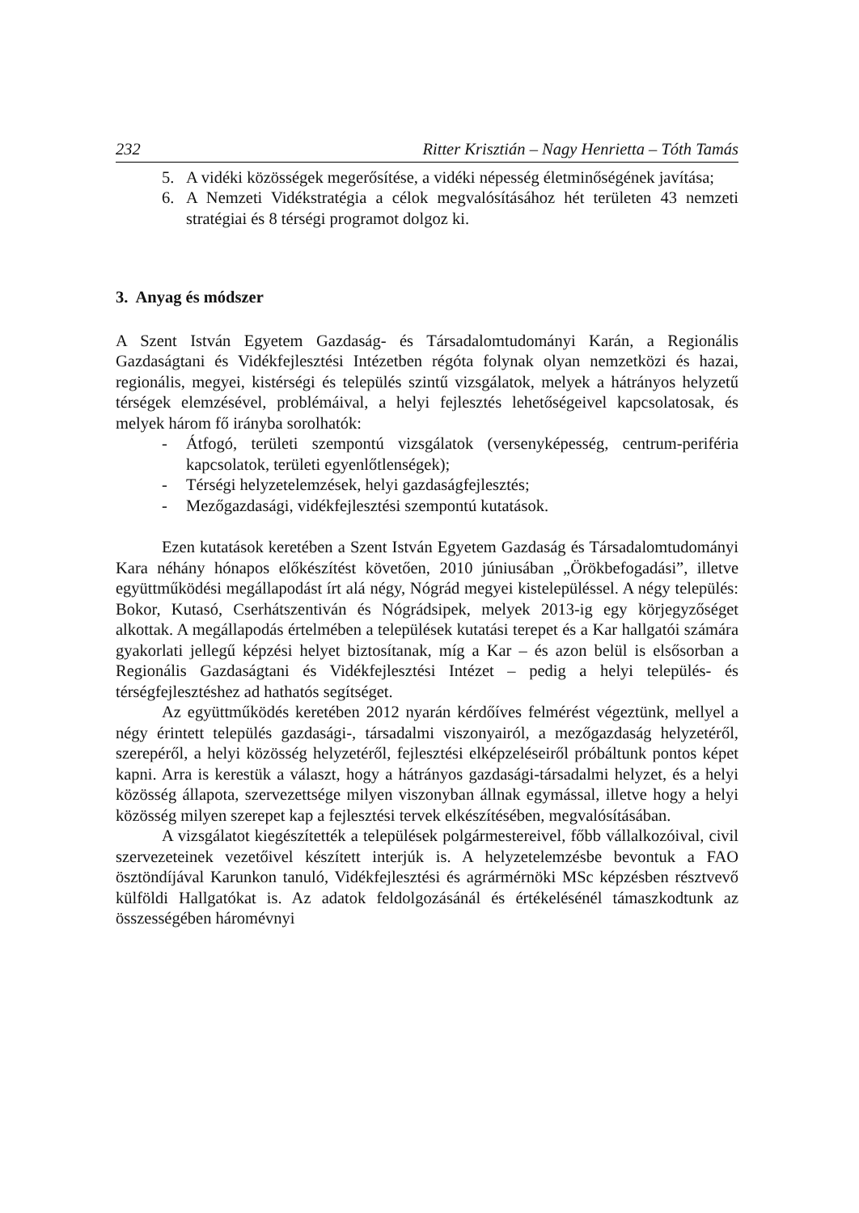232 Ritter Krisztián – Nagy Henrietta – Tóth Tamás
5. A vidéki közösségek megerősítése, a vidéki népesség életminőségének javítása;
6. A Nemzeti Vidékstratégia a célok megvalósításához hét területen 43 nemzeti stratégiai és 8 térségi programot dolgoz ki.
3. Anyag és módszer
A Szent István Egyetem Gazdaság- és Társadalomtudományi Karán, a Regionális Gazdaságtani és Vidékfejlesztési Intézetben régóta folynak olyan nemzetközi és hazai, regionális, megyei, kistérségi és település szintű vizsgálatok, melyek a hátrányos helyzetű térségek elemzésével, problémáival, a helyi fejlesztés lehetőségeivel kapcsolatosak, és melyek három fő irányba sorolhatók:
- Átfogó, területi szempontú vizsgálatok (versenyképesség, centrum-periféria kapcsolatok, területi egyenlőtlenségek);
- Térségi helyzetelemzések, helyi gazdaságfejlesztés;
- Mezőgazdasági, vidékfejlesztési szempontú kutatások.
Ezen kutatások keretében a Szent István Egyetem Gazdaság és Társadalomtudományi Kara néhány hónapos előkészítést követően, 2010 júniusában „Örökbefogadási”, illetve együttműködési megállapodást írt alá négy, Nógrád megyei kistelepüléssel. A négy település: Bokor, Kutasó, Cserhátszentiván és Nógrádsipek, melyek 2013-ig egy körjegyzőséget alkottak. A megállapodás értelmében a települések kutatási terepet és a Kar hallgatói számára gyakorlati jellegű képzési helyet biztosítanak, míg a Kar – és azon belül is elsősorban a Regionális Gazdaságtani és Vidékfejlesztési Intézet – pedig a helyi település- és térségfejlesztéshez ad hathatós segítséget.
Az együttműködés keretében 2012 nyarán kérdőíves felmérést végeztünk, mellyel a négy érintett település gazdasági-, társadalmi viszonyairól, a mezőgazdaság helyzetéről, szerepéről, a helyi közösség helyzetéről, fejlesztési elképzeléseiről próbáltunk pontos képet kapni. Arra is kerestük a választ, hogy a hátrányos gazdasági-társadalmi helyzet, és a helyi közösség állapota, szervezettsége milyen viszonyban állnak egymással, illetve hogy a helyi közösség milyen szerepet kap a fejlesztési tervek elkészítésében, megvalósításában.
A vizsgálatot kiegészítették a települések polgármestereivel, főbb vállalkozóival, civil szervezeteinek vezetőivel készített interjúk is. A helyzetelemzésbe bevontuk a FAO ösztöndíjával Karunkon tanuló, Vidékfejlesztési és agrármérnöki MSc képzésben résztvevő külföldi Hallgatókat is. Az adatok feldolgozásánál és értékelésénél támaszkodtunk az összességében háromévnyi